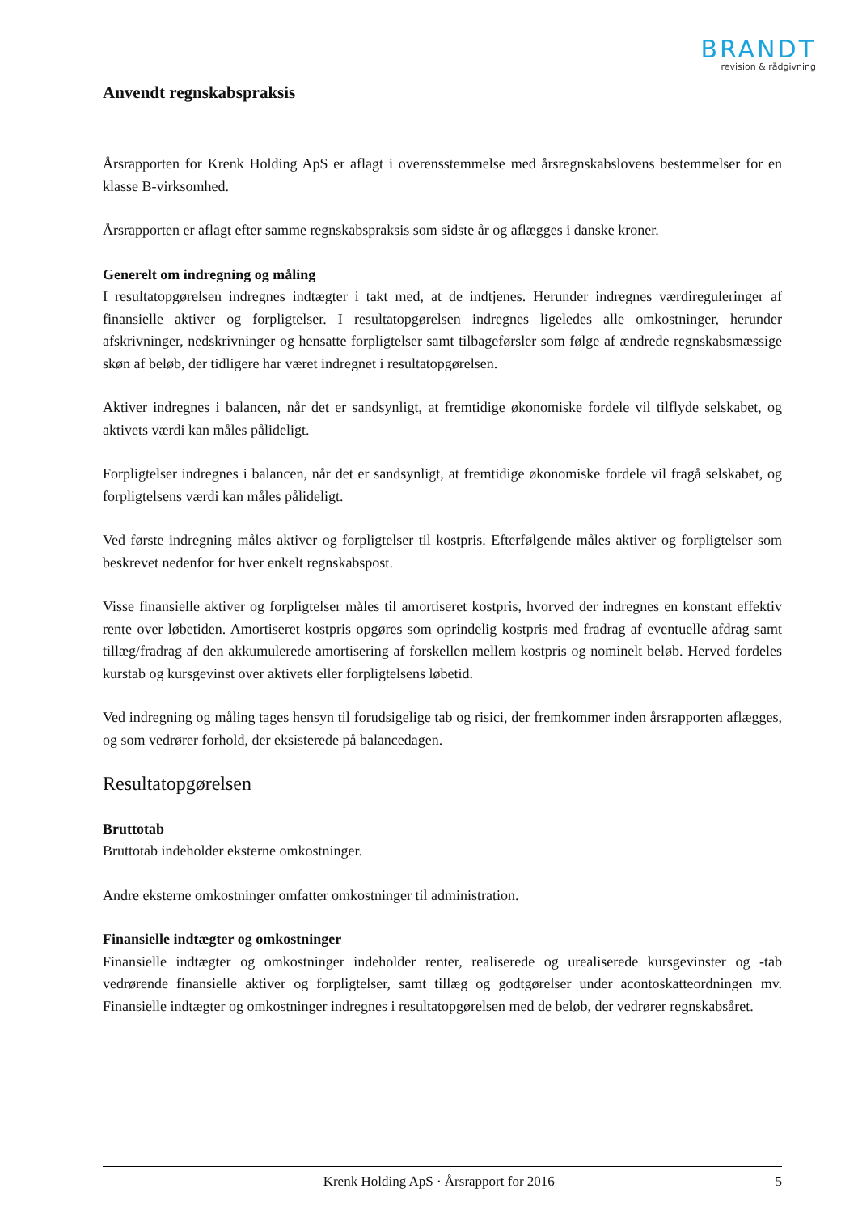BRANDT
revision & rådgivning
Anvendt regnskabspraksis
Årsrapporten for Krenk Holding ApS er aflagt i overensstemmelse med årsregnskabslovens bestemmelser for en klasse B-virksomhed.
Årsrapporten er aflagt efter samme regnskabspraksis som sidste år og aflægges i danske kroner.
Generelt om indregning og måling
I resultatopgørelsen indregnes indtægter i takt med, at de indtjenes. Herunder indregnes værdireguleringer af finansielle aktiver og forpligtelser. I resultatopgørelsen indregnes ligeledes alle omkostninger, herunder afskrivninger, nedskrivninger og hensatte forpligtelser samt tilbageførsler som følge af ændrede regnskabsmæssige skøn af beløb, der tidligere har været indregnet i resultatopgørelsen.
Aktiver indregnes i balancen, når det er sandsynligt, at fremtidige økonomiske fordele vil tilflyde selskabet, og aktivets værdi kan måles pålideligt.
Forpligtelser indregnes i balancen, når det er sandsynligt, at fremtidige økonomiske fordele vil fragå selskabet, og forpligtelsens værdi kan måles pålideligt.
Ved første indregning måles aktiver og forpligtelser til kostpris. Efterfølgende måles aktiver og forpligtelser som beskrevet nedenfor for hver enkelt regnskabspost.
Visse finansielle aktiver og forpligtelser måles til amortiseret kostpris, hvorved der indregnes en konstant effektiv rente over løbetiden. Amortiseret kostpris opgøres som oprindelig kostpris med fradrag af eventuelle afdrag samt tillæg/fradrag af den akkumulerede amortisering af forskellen mellem kostpris og nominelt beløb. Herved fordeles kurstab og kursgevinst over aktivets eller forpligtelsens løbetid.
Ved indregning og måling tages hensyn til forudsigelige tab og risici, der fremkommer inden årsrapporten aflægges, og som vedrører forhold, der eksisterede på balancedagen.
Resultatopgørelsen
Bruttotab
Bruttotab indeholder eksterne omkostninger.
Andre eksterne omkostninger omfatter omkostninger til administration.
Finansielle indtægter og omkostninger
Finansielle indtægter og omkostninger indeholder renter, realiserede og urealiserede kursgevinster og -tab vedrørende finansielle aktiver og forpligtelser, samt tillæg og godtgørelser under acontoskatteordningen mv. Finansielle indtægter og omkostninger indregnes i resultatopgørelsen med de beløb, der vedrører regnskabsåret.
5 Krenk Holding ApS · Årsrapport for 2016